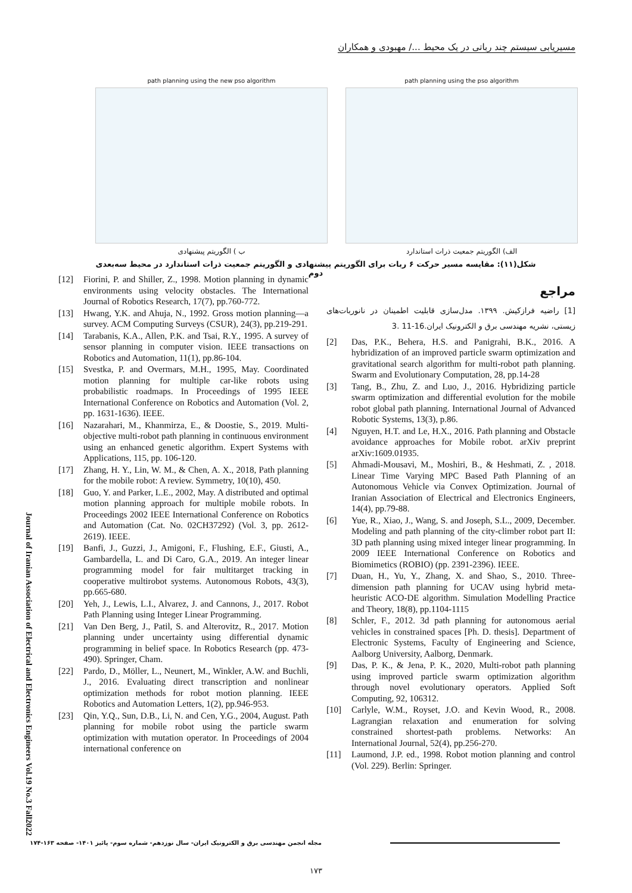مسیریابی سیستم چند رباتی در یک محیط .../ مهبودی و همکاران
path planning using the pso algorithm
الف) الگوریتم جمعیت ذرات استاندارد
path planning using the new pso algorithm
ب ) الگوریتم پیشنهادی
شکل(۱۱): مقایسه مسیر حرکت ۶ ربات برای الگوریتم پیشنهادی و الگوریتم جمعیت ذرات استاندارد در محیط سه‌بعدی دوم
مراجع
[1] راضیه فرازکیش. ۱۳۹۹. مدل‌سازی قابلیت اطمینان در نانوربات‌های زیستی، نشریه مهندسی برق و الکترونیک ایران.16-11 .3
[2] Das, P.K., Behera, H.S. and Panigrahi, B.K., 2016. A hybridization of an improved particle swarm optimization and gravitational search algorithm for multi-robot path planning. Swarm and Evolutionary Computation, 28, pp.14-28
[3] Tang, B., Zhu, Z. and Luo, J., 2016. Hybridizing particle swarm optimization and differential evolution for the mobile robot global path planning. International Journal of Advanced Robotic Systems, 13(3), p.86.
[4] Nguyen, H.T. and Le, H.X., 2016. Path planning and Obstacle avoidance approaches for Mobile robot. arXiv preprint arXiv:1609.01935.
[5] Ahmadi-Mousavi, M., Moshiri, B., & Heshmati, Z. , 2018. Linear Time Varying MPC Based Path Planning of an Autonomous Vehicle via Convex Optimization. Journal of Iranian Association of Electrical and Electronics Engineers, 14(4), pp.79-88.
[6] Yue, R., Xiao, J., Wang, S. and Joseph, S.L., 2009, December. Modeling and path planning of the city-climber robot part II: 3D path planning using mixed integer linear programming. In 2009 IEEE International Conference on Robotics and Biomimetics (ROBIO) (pp. 2391-2396). IEEE.
[7] Duan, H., Yu, Y., Zhang, X. and Shao, S., 2010. Three-dimension path planning for UCAV using hybrid meta-heuristic ACO-DE algorithm. Simulation Modelling Practice and Theory, 18(8), pp.1104-1115
[8] Schler, F., 2012. 3d path planning for autonomous aerial vehicles in constrained spaces [Ph. D. thesis]. Department of Electronic Systems, Faculty of Engineering and Science, Aalborg University, Aalborg, Denmark.
[9] Das, P. K., & Jena, P. K., 2020, Multi-robot path planning using improved particle swarm optimization algorithm through novel evolutionary operators. Applied Soft Computing, 92, 106312.
[10] Carlyle, W.M., Royset, J.O. and Kevin Wood, R., 2008. Lagrangian relaxation and enumeration for solving constrained shortest-path problems. Networks: An International Journal, 52(4), pp.256-270.
[11] Laumond, J.P. ed., 1998. Robot motion planning and control (Vol. 229). Berlin: Springer.
[12] Fiorini, P. and Shiller, Z., 1998. Motion planning in dynamic environments using velocity obstacles. The International Journal of Robotics Research, 17(7), pp.760-772.
[13] Hwang, Y.K. and Ahuja, N., 1992. Gross motion planning—a survey. ACM Computing Surveys (CSUR), 24(3), pp.219-291.
[14] Tarabanis, K.A., Allen, P.K. and Tsai, R.Y., 1995. A survey of sensor planning in computer vision. IEEE transactions on Robotics and Automation, 11(1), pp.86-104.
[15] Svestka, P. and Overmars, M.H., 1995, May. Coordinated motion planning for multiple car-like robots using probabilistic roadmaps. In Proceedings of 1995 IEEE International Conference on Robotics and Automation (Vol. 2, pp. 1631-1636). IEEE.
[16] Nazarahari, M., Khanmirza, E., & Doostie, S., 2019. Multi-objective multi-robot path planning in continuous environment using an enhanced genetic algorithm. Expert Systems with Applications, 115, pp. 106-120.
[17] Zhang, H. Y., Lin, W. M., & Chen, A. X., 2018, Path planning for the mobile robot: A review. Symmetry, 10(10), 450.
[18] Guo, Y. and Parker, L.E., 2002, May. A distributed and optimal motion planning approach for multiple mobile robots. In Proceedings 2002 IEEE International Conference on Robotics and Automation (Cat. No. 02CH37292) (Vol. 3, pp. 2612-2619). IEEE.
[19] Banfi, J., Guzzi, J., Amigoni, F., Flushing, E.F., Giusti, A., Gambardella, L. and Di Caro, G.A., 2019. An integer linear programming model for fair multitarget tracking in cooperative multirobot systems. Autonomous Robots, 43(3), pp.665-680.
[20] Yeh, J., Lewis, L.I., Alvarez, J. and Cannons, J., 2017. Robot Path Planning using Integer Linear Programming.
[21] Van Den Berg, J., Patil, S. and Alterovitz, R., 2017. Motion planning under uncertainty using differential dynamic programming in belief space. In Robotics Research (pp. 473-490). Springer, Cham.
[22] Pardo, D., Möller, L., Neunert, M., Winkler, A.W. and Buchli, J., 2016. Evaluating direct transcription and nonlinear optimization methods for robot motion planning. IEEE Robotics and Automation Letters, 1(2), pp.946-953.
[23] Qin, Y.Q., Sun, D.B., Li, N. and Cen, Y.G., 2004, August. Path planning for mobile robot using the particle swarm optimization with mutation operator. In Proceedings of 2004 international conference on
Journal of Iranian Association of Electrical and Electronics Engineers Vol.19 No.3 Fall2022
مجله انجمن مهندسی برق و الکترونیک ایران- سال نوزدهم- شماره سوم- پائیز ۱۴۰۱- صفحه ۱۶۳-۱۷۴
۱۷۳